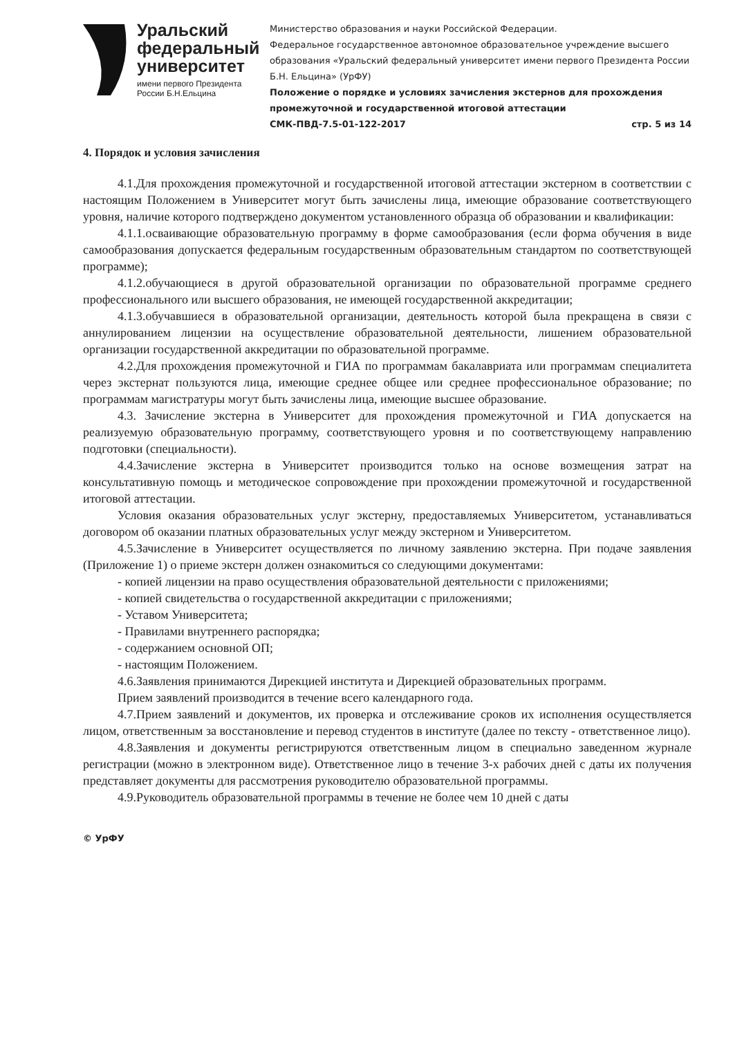Уральский федеральный университет
имени первого Президента России Б.Н.Ельцина
Министерство образования и науки Российской Федерации.
Федеральное государственное автономное образовательное учреждение высшего образования «Уральский федеральный университет имени первого Президента России Б.Н. Ельцина» (УрФУ)
Положение о порядке и условиях зачисления экстернов для прохождения промежуточной и государственной итоговой аттестации
СМК-ПВД-7.5-01-122-2017 стр. 5 из 14
4. Порядок и условия зачисления
4.1.Для прохождения промежуточной и государственной итоговой аттестации экстерном в соответствии с настоящим Положением в Университет могут быть зачислены лица, имеющие образование соответствующего уровня, наличие которого подтверждено документом установленного образца об образовании и квалификации:
4.1.1.осваивающие образовательную программу в форме самообразования (если форма обучения в виде самообразования допускается федеральным государственным образовательным стандартом по соответствующей программе);
4.1.2.обучающиеся в другой образовательной организации по образовательной программе среднего профессионального или высшего образования, не имеющей государственной аккредитации;
4.1.3.обучавшиеся в образовательной организации, деятельность которой была прекращена в связи с аннулированием лицензии на осуществление образовательной деятельности, лишением образовательной организации государственной аккредитации по образовательной программе.
4.2.Для прохождения промежуточной и ГИА по программам бакалавриата или программам специалитета через экстернат пользуются лица, имеющие среднее общее или среднее профессиональное образование; по программам магистратуры могут быть зачислены лица, имеющие высшее образование.
4.3. Зачисление экстерна в Университет для прохождения промежуточной и ГИА допускается на реализуемую образовательную программу, соответствующего уровня и по соответствующему направлению подготовки (специальности).
4.4.Зачисление экстерна в Университет производится только на основе возмещения затрат на консультативную помощь и методическое сопровождение при прохождении промежуточной и государственной итоговой аттестации.
Условия оказания образовательных услуг экстерну, предоставляемых Университетом, устанавливаться договором об оказании платных образовательных услуг между экстерном и Университетом.
4.5.Зачисление в Университет осуществляется по личному заявлению экстерна. При подаче заявления (Приложение 1) о приеме экстерн должен ознакомиться со следующими документами:
- копией лицензии на право осуществления образовательной деятельности с приложениями;
- копией свидетельства о государственной аккредитации с приложениями;
- Уставом Университета;
- Правилами внутреннего распорядка;
- содержанием основной ОП;
- настоящим Положением.
4.6.Заявления принимаются Дирекцией института и Дирекцией образовательных программ.
Прием заявлений производится в течение всего календарного года.
4.7.Прием заявлений и документов, их проверка и отслеживание сроков их исполнения осуществляется лицом, ответственным за восстановление и перевод студентов в институте (далее по тексту - ответственное лицо).
4.8.Заявления и документы регистрируются ответственным лицом в специально заведенном журнале регистрации (можно в электронном виде). Ответственное лицо в течение 3-х рабочих дней с даты их получения представляет документы для рассмотрения руководителю образовательной программы.
4.9.Руководитель образовательной программы в течение не более чем 10 дней с даты
© УрФУ